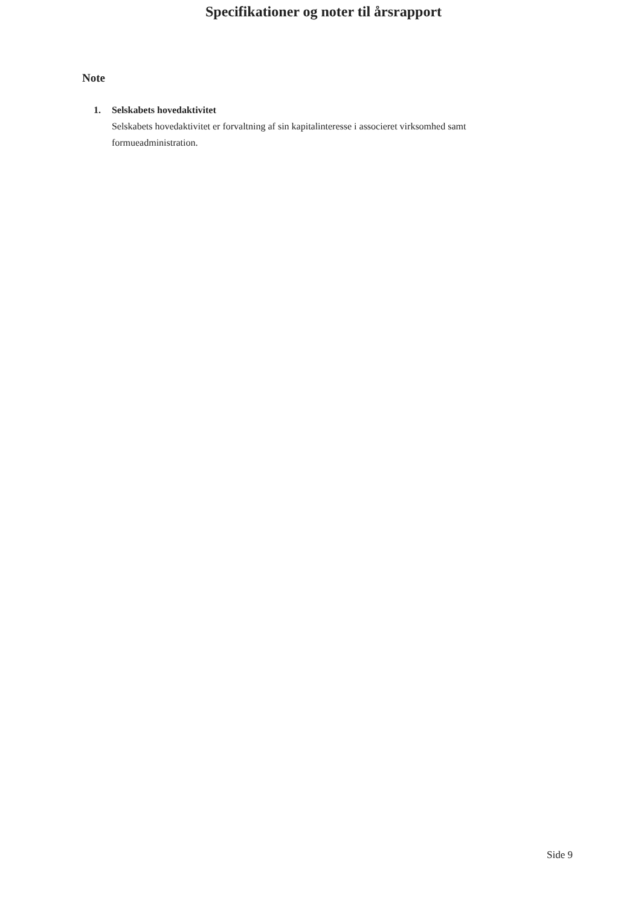Specifikationer og noter til årsrapport
Note
1. Selskabets hovedaktivitet
Selskabets hovedaktivitet er forvaltning af sin kapitalinteresse i associeret virksomhed samt formueadministration.
Side 9